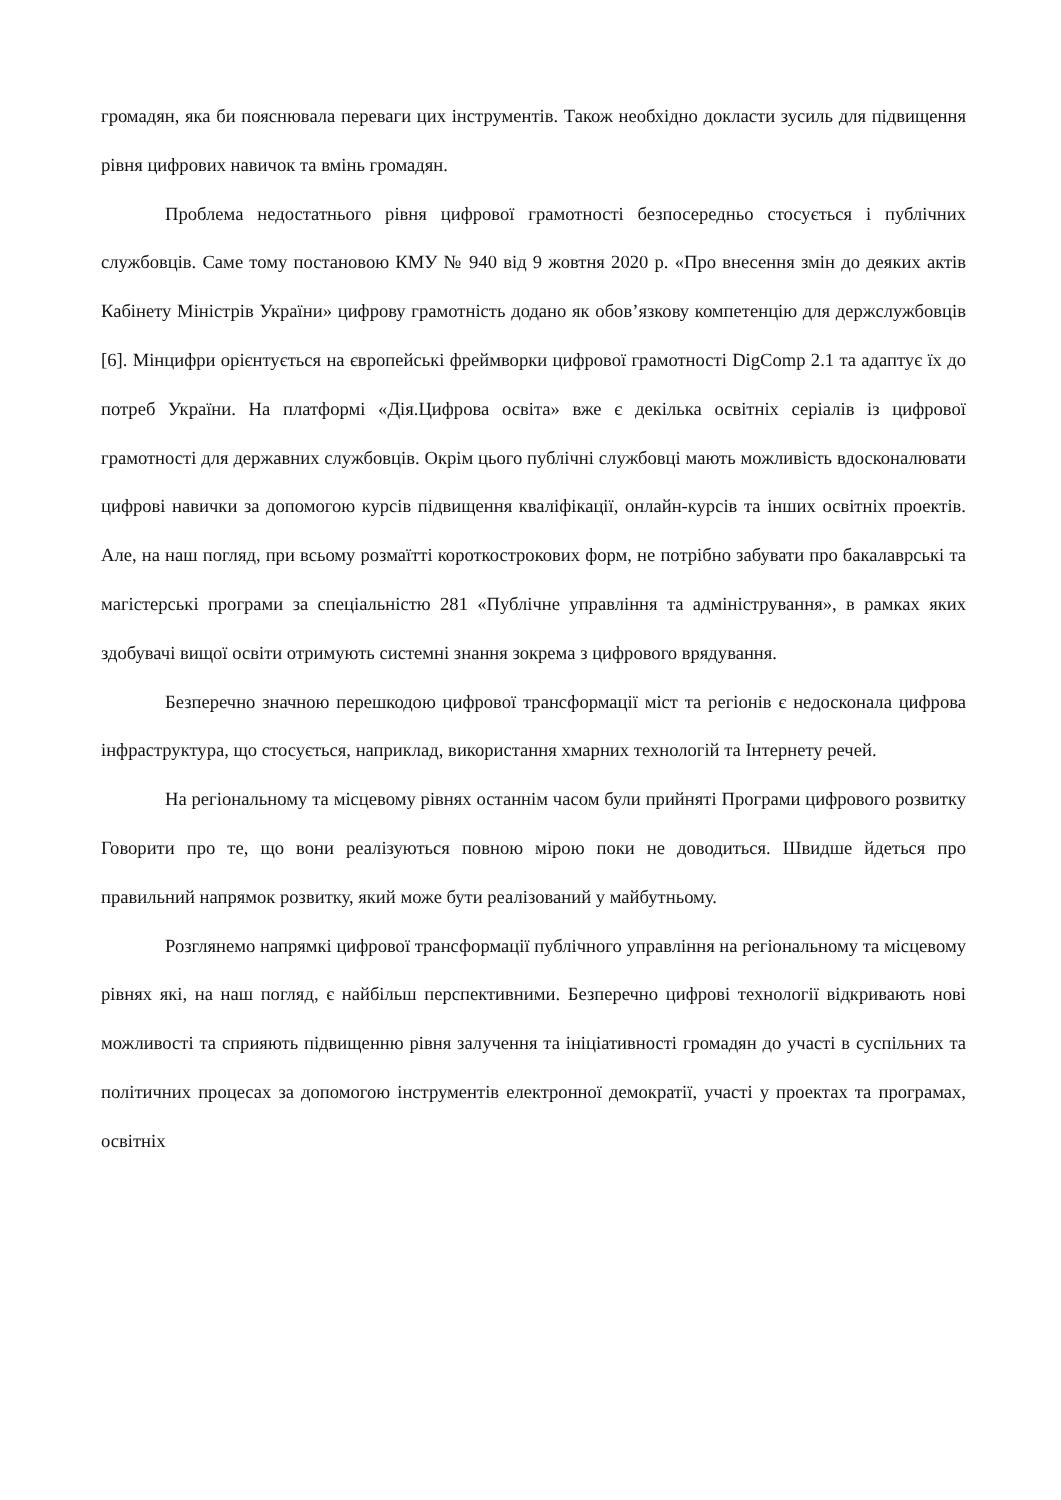громадян, яка би пояснювала переваги цих інструментів. Також необхідно докласти зусиль для підвищення рівня цифрових навичок та вмінь громадян.
Проблема недостатнього рівня цифрової грамотності безпосередньо стосується і публічних службовців. Саме тому постановою КМУ № 940 від 9 жовтня 2020 р. «Про внесення змін до деяких актів Кабінету Міністрів України» цифрову грамотність додано як обов’язкову компетенцію для держслужбовців [6]. Мінцифри орієнтується на європейські фреймворки цифрової грамотності DigComp 2.1 та адаптує їх до потреб України. На платформі «Дія.Цифрова освіта» вже є декілька освітніх серіалів із цифрової грамотності для державних службовців. Окрім цього публічні службовці мають можливість вдосконалювати цифрові навички за допомогою курсів підвищення кваліфікації, онлайн-курсів та інших освітніх проектів. Але, на наш погляд, при всьому розмаїтті короткострокових форм, не потрібно забувати про бакалаврські та магістерські програми за спеціальністю 281 «Публічне управління та адміністрування», в рамках яких здобувачі вищої освіти отримують системні знання зокрема з цифрового врядування.
Безперечно значною перешкодою цифрової трансформації міст та регіонів є недосконала цифрова інфраструктура, що стосується, наприклад, використання хмарних технологій та Інтернету речей.
На регіональному та місцевому рівнях останнім часом були прийняті Програми цифрового розвитку Говорити про те, що вони реалізуються повною мірою поки не доводиться. Швидше йдеться про правильний напрямок розвитку, який може бути реалізований у майбутньому.
Розглянемо напрямкі цифрової трансформації публічного управління на регіональному та місцевому рівнях які, на наш погляд, є найбільш перспективними. Безперечно цифрові технології відкривають нові можливості та сприяють підвищенню рівня залучення та ініціативності громадян до участі в суспільних та політичних процесах за допомогою інструментів електронної демократії, участі у проектах та програмах, освітніх